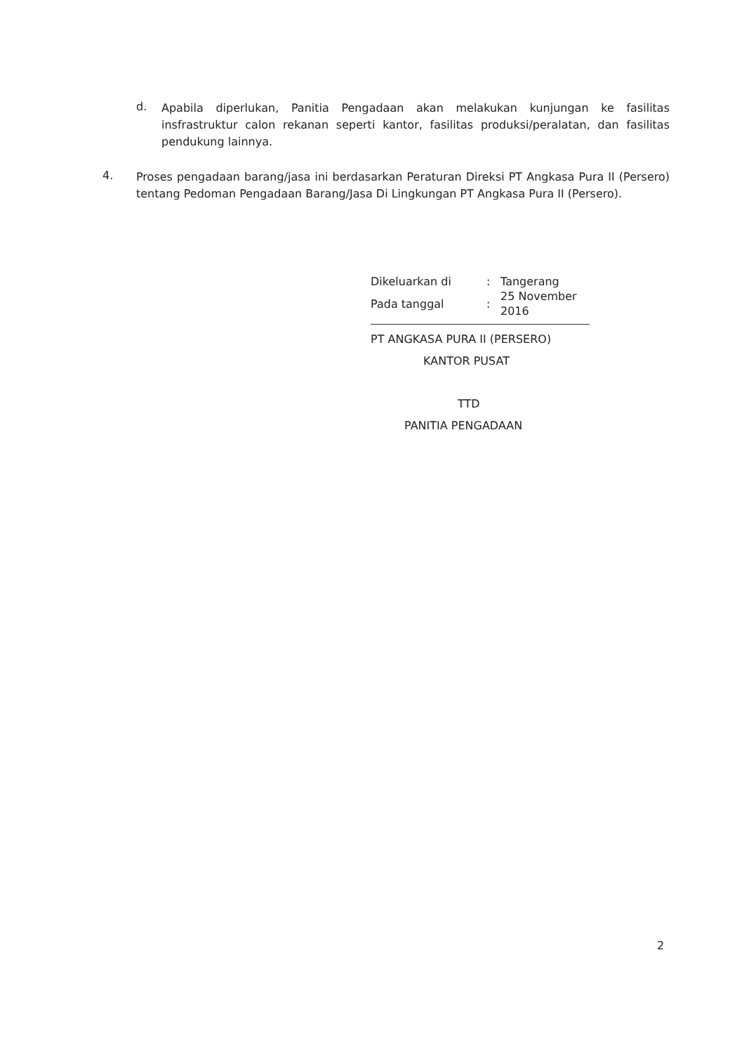d.
Apabila diperlukan, Panitia Pengadaan akan melakukan kunjungan ke fasilitas insfrastruktur calon rekanan seperti kantor, fasilitas produksi/peralatan, dan fasilitas pendukung lainnya.
4.
Proses pengadaan barang/jasa ini berdasarkan Peraturan Direksi PT Angkasa Pura II (Persero) tentang Pedoman Pengadaan Barang/Jasa Di Lingkungan PT Angkasa Pura II (Persero).
| Dikeluarkan di | : | Tangerang |
| Pada tanggal | : | 25 November 2016 |
PT ANGKASA PURA II (PERSERO)
KANTOR PUSAT
TTD
PANITIA PENGADAAN
2